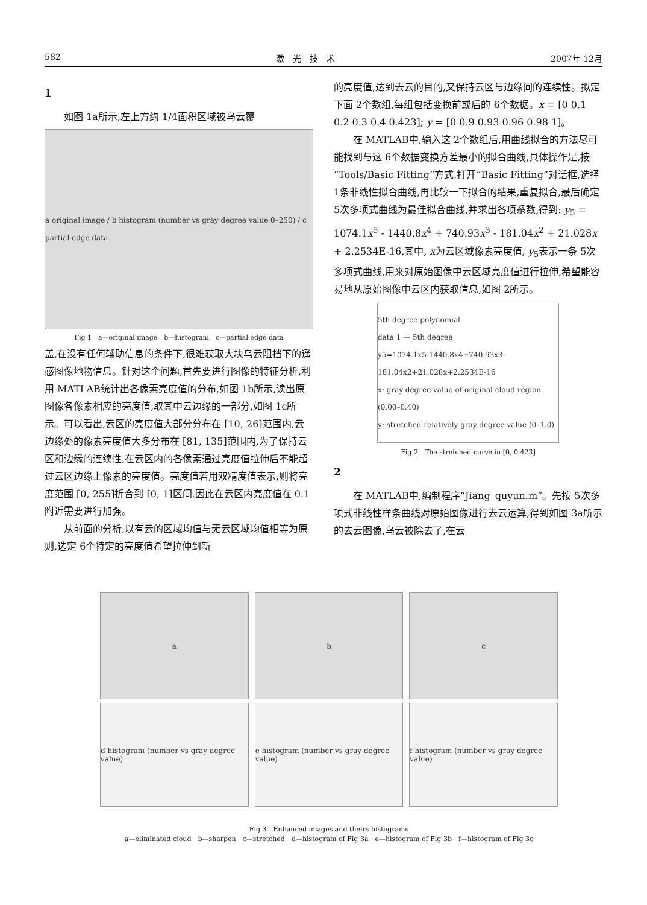582 激　光　技　术 2007年 12月
1
如图 1a所示,左上方约 1/4面积区域被乌云覆
a original image / b histogram (number vs gray degree value 0–250) / c partial edge data
Fig 1　a—original image　b—histogram　c—partial edge data
盖,在没有任何辅助信息的条件下,很难获取大块乌云阻挡下的遥感图像地物信息。针对这个问题,首先要进行图像的特征分析,利用 MATLAB统计出各像素亮度值的分布,如图 1b所示,读出原图像各像素相应的亮度值,取其中云边缘的一部分,如图 1c所示。可以看出,云区的亮度值大部分分布在 [10, 26]范围内,云边缘处的像素亮度值大多分布在 [81, 135]范围内,为了保持云区和边缘的连续性,在云区内的各像素通过亮度值拉伸后不能超过云区边缘上像素的亮度值。亮度值若用双精度值表示,则将亮度范围 [0, 255]折合到 [0, 1]区间,因此在云区内亮度值在 0.1附近需要进行加强。
从前面的分析,以有云的区域均值与无云区域均值相等为原则,选定 6个特定的亮度值希望拉伸到新
的亮度值,达到去云的目的,又保持云区与边缘间的连续性。拟定下面 2个数组,每组包括变换前或后的 6个数据。x = [0 0.1 0.2 0.3 0.4 0.423]; y = [0 0.9 0.93 0.96 0.98 1]。
在 MATLAB中,输入这 2个数组后,用曲线拟合的方法尽可能找到与这 6个数据变换方差最小的拟合曲线,具体操作是,按“Tools/Basic Fitting”方式,打开“Basic Fitting”对话框,选择 1条非线性拟合曲线,再比较一下拟合的结果,重复拟合,最后确定 5次多项式曲线为最佳拟合曲线,并求出各项系数,得到: y<sub>5</sub> = 1074.1x<sup>5</sup> - 1440.8x<sup>4</sup> + 740.93x<sup>3</sup> - 181.04x<sup>2</sup> + 21.028x + 2.2534E-16,其中, x为云区域像素亮度值, y<sub>5</sub>表示一条 5次多项式曲线,用来对原始图像中云区域亮度值进行拉伸,希望能容易地从原始图像中云区内获取信息,如图 2所示。
5th degree polynomial
data 1 — 5th degree
y5=1074.1x5-1440.8x4+740.93x3-181.04x2+21.028x+2.2534E-16
x: gray degree value of original cloud region (0.00–0.40)
y: stretched relatively gray degree value (0–1.0)
Fig 2　The stretched curve in [0, 0.423]
2
在 MATLAB中,编制程序“Jiang_quyun.m”。先按 5次多项式非线性样条曲线对原始图像进行去云运算,得到如图 3a所示的去云图像,乌云被除去了,在云
a b c
d histogram (number vs gray degree value)
e histogram (number vs gray degree value)
f histogram (number vs gray degree value)
Fig 3　Enhanced images and theirs histograms
a—eliminated cloud　b—sharpen　c—stretched　d—histogram of Fig 3a　e—histogram of Fig 3b　f—histogram of Fig 3c